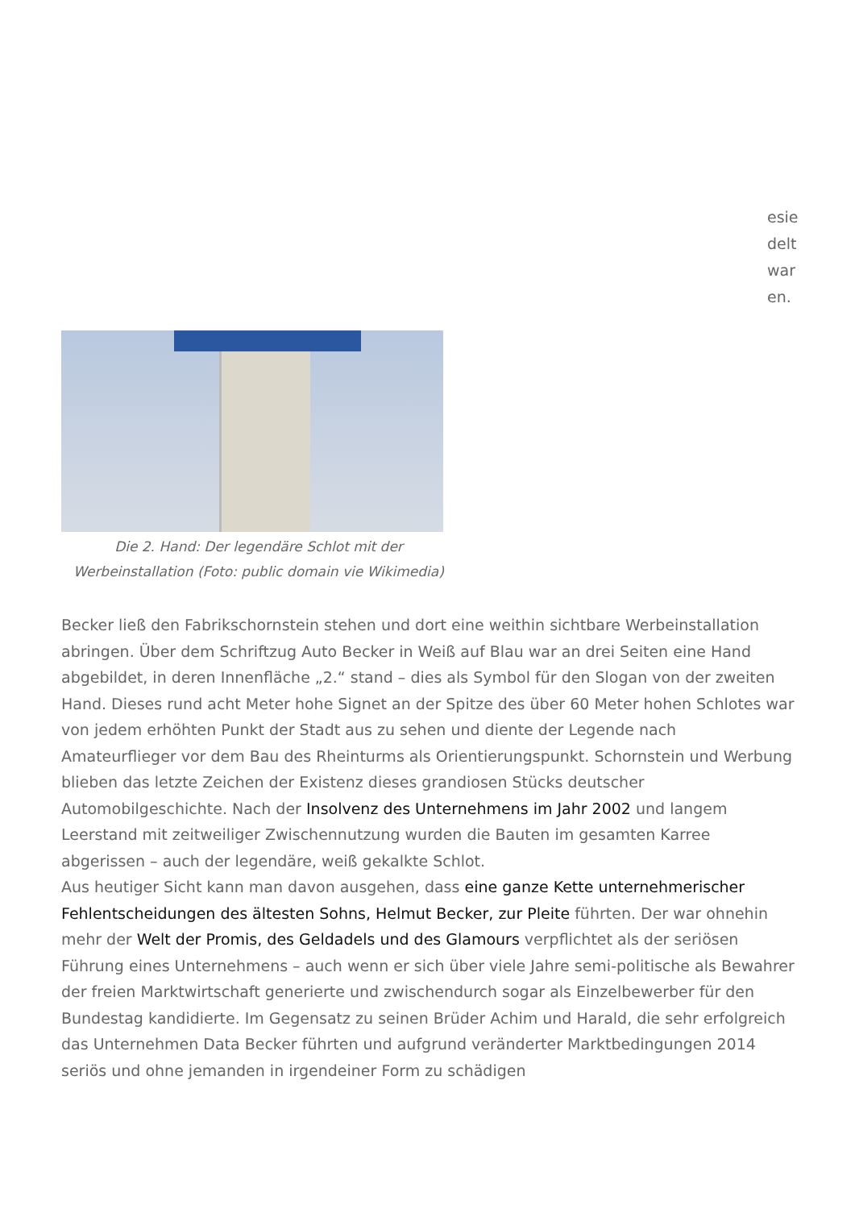esie
delt
war
en.
Die 2. Hand: Der legendäre Schlot mit der Werbeinstallation (Foto: public domain vie Wikimedia)
Becker ließ den Fabrikschornstein stehen und dort eine weithin sichtbare Werbeinstallation abringen. Über dem Schriftzug Auto Becker in Weiß auf Blau war an drei Seiten eine Hand abgebildet, in deren Innenfläche „2.“ stand – dies als Symbol für den Slogan von der zweiten Hand. Dieses rund acht Meter hohe Signet an der Spitze des über 60 Meter hohen Schlotes war von jedem erhöhten Punkt der Stadt aus zu sehen und diente der Legende nach Amateurflieger vor dem Bau des Rheinturms als Orientierungspunkt. Schornstein und Werbung blieben das letzte Zeichen der Existenz dieses grandiosen Stücks deutscher Automobilgeschichte. Nach der Insolvenz des Unternehmens im Jahr 2002 und langem Leerstand mit zeitweiliger Zwischennutzung wurden die Bauten im gesamten Karree abgerissen – auch der legendäre, weiß gekalkte Schlot.
Aus heutiger Sicht kann man davon ausgehen, dass eine ganze Kette unternehmerischer Fehlentscheidungen des ältesten Sohns, Helmut Becker, zur Pleite führten. Der war ohnehin mehr der Welt der Promis, des Geldadels und des Glamours verpflichtet als der seriösen Führung eines Unternehmens – auch wenn er sich über viele Jahre semi-politische als Bewahrer der freien Marktwirtschaft generierte und zwischendurch sogar als Einzelbewerber für den Bundestag kandidierte. Im Gegensatz zu seinen Brüder Achim und Harald, die sehr erfolgreich das Unternehmen Data Becker führten und aufgrund veränderter Marktbedingungen 2014 seriös und ohne jemanden in irgendeiner Form zu schädigen